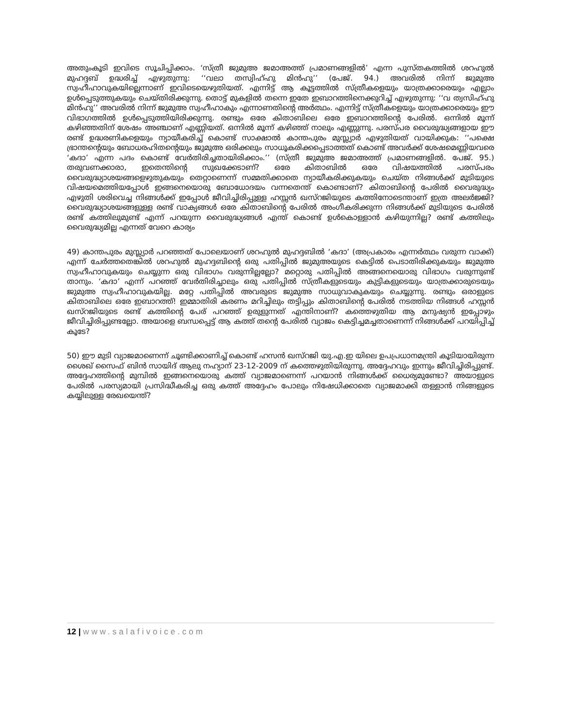അതുംകൂടി ഇവിടെ സൂചിപ്പിക്കാം. ‘സ്ത്രീ ജുമുഅ ജമാഅത്ത് പ്രമാണങ്ങളിൽ’ എന്ന പുസ്തകത്തിൽ ശറഹുൽ മുഹദ്ദബ് ഉദ്ധരിച്ച് എഴുതുന്നു: ‘‘വലാ തസ്വിഹ്ഹു മിൻഹു’’ (പേജ്. 94.) അവരിൽ നിന്ന് ജുമുഅ സ്വഹീഹാവുകയില്ലെന്നാണ് ഇവിടെയെഴുതിയത്. എന്നിട്ട് ആ കൂട്ടത്തിൽ സ്ത്രീകളെയും യാത്രക്കാരെയും എല്ലാം ഉൾപ്പെടുത്തുകയും ചെയ്തിരിക്കുന്നു. തൊട്ട് മുകളിൽ തന്നെ ഇതേ ഇബാറത്തിനെക്കുറിച്ച് എഴുതുന്നു: ‘‘വ ത്വസിഹ്ഹു മിൻഹു’’ അവരിൽ നിന്ന് ജുമുഅ സ്വഹീഹാകും എന്നാണതിന്റെ അർത്ഥം. എന്നിട്ട് സ്ത്രീകളെയും യാത്രക്കാരെയും ഈ വിഭാഗത്തിൽ ഉൾപ്പെടുത്തിയിരിക്കുന്നു. രണ്ടും ഒരേ കിതാബിലെ ഒരേ ഇബാറത്തിന്റെ പേരിൽ. ഒന്നിൽ മൂന്ന് കഴിഞ്ഞതിന് ശേഷം അഞ്ചാണ് എണ്ണിയത്. ഒന്നിൽ മൂന്ന് കഴിഞ്ഞ് നാലും എണ്ണുന്നു. പരസ്പര വൈരുദ്ധ്യങ്ങളായ ഈ രണ്ട് ഉദ്ധരണികളെയും ന്യായീകരിച്ച് കൊണ്ട് സാക്ഷാൽ കാന്തപുരം മുസ്ല്യാർ എഴുതിയത് വായിക്കുക: ‘‘പക്ഷെ ഭ്രാന്തന്റെയും ബോധരഹിതന്റെയും ജുമുഅ ഒരിക്കലും സാധൂകരിക്കപ്പെടാത്തത് കൊണ്ട് അവർക്ക് ശേഷമെണ്ണിയവരെ ‘കദാ’ എന്ന പദം കൊണ്ട് വേർതിരിച്ചതായിരിക്കാം.’’ (സ്ത്രീ ജുമുഅ ജമാഅത്ത് പ്രമാണങ്ങളിൽ. പേജ്. 95.) തരുവണക്കാരാ, ഇതെന്തിന്റെ സുഖക്കേടാണ്? ഒരേ കിതാബിൽ ഒരേ വിഷയത്തിൽ പരസ്പരം വൈരുദ്ധ്യാശയങ്ങളെഴുതുകയും തെറ്റാണെന്ന് സമ്മതിക്കാതെ ന്യായീകരിക്കുകയും ചെയ്ത നിങ്ങൾക്ക് മുടിയുടെ വിഷയമെത്തിയപ്പോൾ ഇങ്ങനെയൊരു ബോധോദയം വന്നതെന്ത് കൊണ്ടാണ്? കിതാബിന്റെ പേരിൽ വൈരുദ്ധ്യം എഴുതി ശരിവെച്ച നിങ്ങൾക്ക് ഇപ്പോൾ ജീവിച്ചിരിപ്പുള്ള ഹസ്സൻ ഖസ്റജിയുടെ കത്തിനോടെന്താണ് ഇത്ര അലർജ്ജി? വൈരുദ്ധ്യാശയങ്ങളുള്ള രണ്ട് വാക്യങ്ങൾ ഒരേ കിതാബിന്റെ പേരിൽ അംഗീകരിക്കുന്ന നിങ്ങൾക്ക് മുടിയുടെ പേരിൽ രണ്ട് കത്തിലുമുണ്ട് എന്ന് പറയുന്ന വൈരുദ്ധ്യങ്ങൾ എന്ത് കൊണ്ട് ഉൾകൊള്ളാൻ കഴിയുന്നില്ല? രണ്ട് കത്തിലും വൈരുദ്ധ്യമില്ല എന്നത് വേറെ കാര്യം
49) കാന്തപുരം മുസ്ല്യാർ പറഞ്ഞത് പോലെയാണ് ശറഹുൽ മുഹദ്ദബിൽ ‘കദാ’ (അപ്രകാരം എന്നർത്ഥം വരുന്ന വാക്ക്) എന്ന് ചേർത്തതെങ്കിൽ ശറഹുൽ മുഹദ്ദബിന്റെ ഒരു പതിപ്പിൽ ജുമുഅയുടെ കെട്ടിൽ പെടാതിരിക്കുകയും ജുമുഅ സ്വഹീഹാവുകയും ചെയ്യുന്ന ഒരു വിഭാഗം വരുന്നില്ലല്ലോ? മറ്റൊരു പതിപ്പിൽ അങ്ങനെയൊരു വിഭാഗം വരുന്നുണ്ട് താനും. ‘കദാ’ എന്ന് പറഞ്ഞ് വേർതിരിച്ചാലും ഒരു പതിപ്പിൽ സ്ത്രീകളുടെയും കുട്ടികളുടെയും യാത്രക്കാരുടെയും ജുമുഅ സ്വഹീഹാവുകയില്ല. മറ്റേ പതിപ്പിൽ അവരുടെ ജുമുഅ സാധുവാകുകയും ചെയ്യുന്നു. രണ്ടും ഒരാളുടെ കിതാബിലെ ഒരേ ഇബാറത്ത്! ഇമ്മാതിരി കരണം മറിച്ചിലും തട്ടിപ്പും കിതാബിന്റെ പേരിൽ നടത്തിയ നിങ്ങൾ ഹസ്സൻ ഖസ്റജിയുടെ രണ്ട് കത്തിന്റെ പേര് പറഞ്ഞ് ഉരുളുന്നത് എന്തിനാണ്? കത്തെഴുതിയ ആ മനുഷ്യൻ ഇപ്പോഴും ജീവിച്ചിരിപ്പുണ്ടല്ലോ. അയാളെ ബന്ധപ്പെട്ട് ആ കത്ത് തന്റെ പേരിൽ വ്യാജം കെട്ടിച്ചമച്ചതാണെന്ന് നിങ്ങൾക്ക് പറയിപ്പിച്ച് കൂടേ?
50) ഈ മുടി വ്യാജമാണെന്ന് ചൂണ്ടിക്കാണിച്ച് കൊണ്ട് ഹസൻ ഖസ്റജി യു.എ.ഇ യിലെ ഉപപ്രധാനമന്ത്രി കൂടിയായിരുന്ന ശൈഖ് സൈഫ് ബിൻ സായിദ് ആലു നഹ്യാന് 23-12-2009 ന് കത്തെഴുതിയിരുന്നു. അദ്ദേഹവും ഇന്നും ജീവിച്ചിരിപ്പുണ്ട്. അദ്ദേഹത്തിന്റെ മുമ്പിൽ ഇങ്ങനെയൊരു കത്ത് വ്യാജമാണെന്ന് പറയാൻ നിങ്ങൾക്ക് ധൈര്യമുണ്ടോ? അയാളുടെ പേരിൽ പരസ്യമായി പ്രസിദ്ധീകരിച്ച ഒരു കത്ത് അദ്ദേഹം പോലും നിഷേധിക്കാതെ വ്യാജമാക്കി തള്ളാൻ നിങ്ങളുടെ കയ്യിലുള്ള രേഖയെന്ത്?
12 | www.salafivoice.com